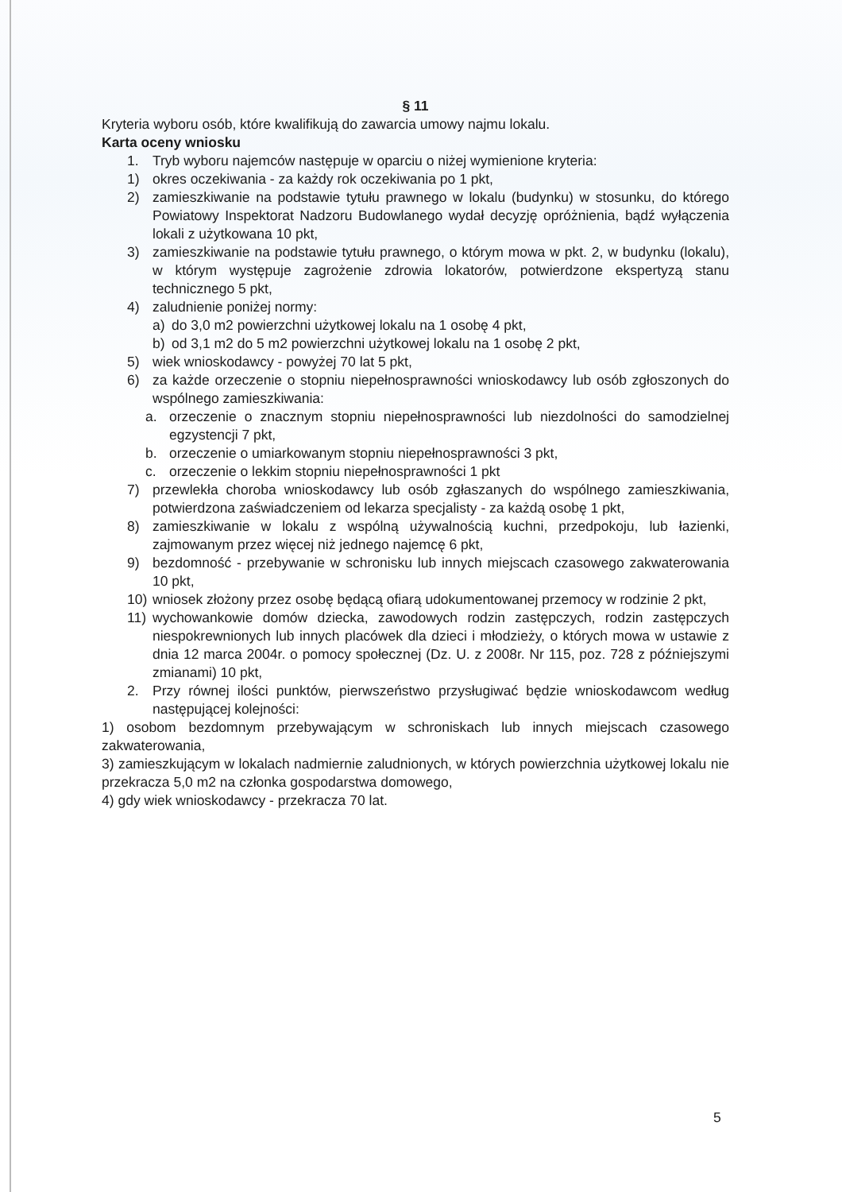§ 11
Kryteria wyboru osób, które kwalifikują do zawarcia umowy najmu lokalu.
Karta oceny wniosku
1. Tryb wyboru najemców następuje w oparciu o niżej wymienione kryteria:
1) okres oczekiwania - za każdy rok oczekiwania po 1 pkt,
2) zamieszkiwanie na podstawie tytułu prawnego w lokalu (budynku) w stosunku, do którego Powiatowy Inspektorat Nadzoru Budowlanego wydał decyzję opróżnienia, bądź wyłączenia lokali z użytkowana 10 pkt,
3) zamieszkiwanie na podstawie tytułu prawnego, o którym mowa w pkt. 2, w budynku (lokalu), w którym występuje zagrożenie zdrowia lokatorów, potwierdzone ekspertyzą stanu technicznego 5 pkt,
4) zaludnienie poniżej normy:
a) do 3,0 m2 powierzchni użytkowej lokalu na 1 osobę 4 pkt,
b) od 3,1 m2 do 5 m2 powierzchni użytkowej lokalu na 1 osobę 2 pkt,
5) wiek wnioskodawcy - powyżej 70 lat 5 pkt,
6) za każde orzeczenie o stopniu niepełnosprawności wnioskodawcy lub osób zgłoszonych do wspólnego zamieszkiwania:
a. orzeczenie o znacznym stopniu niepełnosprawności lub niezdolności do samodzielnej egzystencji 7 pkt,
b. orzeczenie o umiarkowanym stopniu niepełnosprawności 3 pkt,
c. orzeczenie o lekkim stopniu niepełnosprawności 1 pkt
7) przewlekła choroba wnioskodawcy lub osób zgłaszanych do wspólnego zamieszkiwania, potwierdzona zaświadczeniem od lekarza specjalisty - za każdą osobę 1 pkt,
8) zamieszkiwanie w lokalu z wspólną używalnością kuchni, przedpokoju, lub łazienki, zajmowanym przez więcej niż jednego najemcę 6 pkt,
9) bezdomność - przebywanie w schronisku lub innych miejscach czasowego zakwaterowania 10 pkt,
10) wniosek złożony przez osobę będącą ofiarą udokumentowanej przemocy w rodzinie 2 pkt,
11) wychowankowie domów dziecka, zawodowych rodzin zastępczych, rodzin zastępczych niespokrewnionych lub innych placówek dla dzieci i młodzieży, o których mowa w ustawie z dnia 12 marca 2004r. o pomocy społecznej (Dz. U. z 2008r. Nr 115, poz. 728 z późniejszymi zmianami) 10 pkt,
2. Przy równej ilości punktów, pierwszeństwo przysługiwać będzie wnioskodawcom według następującej kolejności:
1) osobom bezdomnym przebywającym w schroniskach lub innych miejscach czasowego zakwaterowania,
3) zamieszkującym w lokalach nadmiernie zaludnionych, w których powierzchnia użytkowej lokalu nie przekracza 5,0 m2 na członka gospodarstwa domowego,
4) gdy wiek wnioskodawcy - przekracza 70 lat.
5